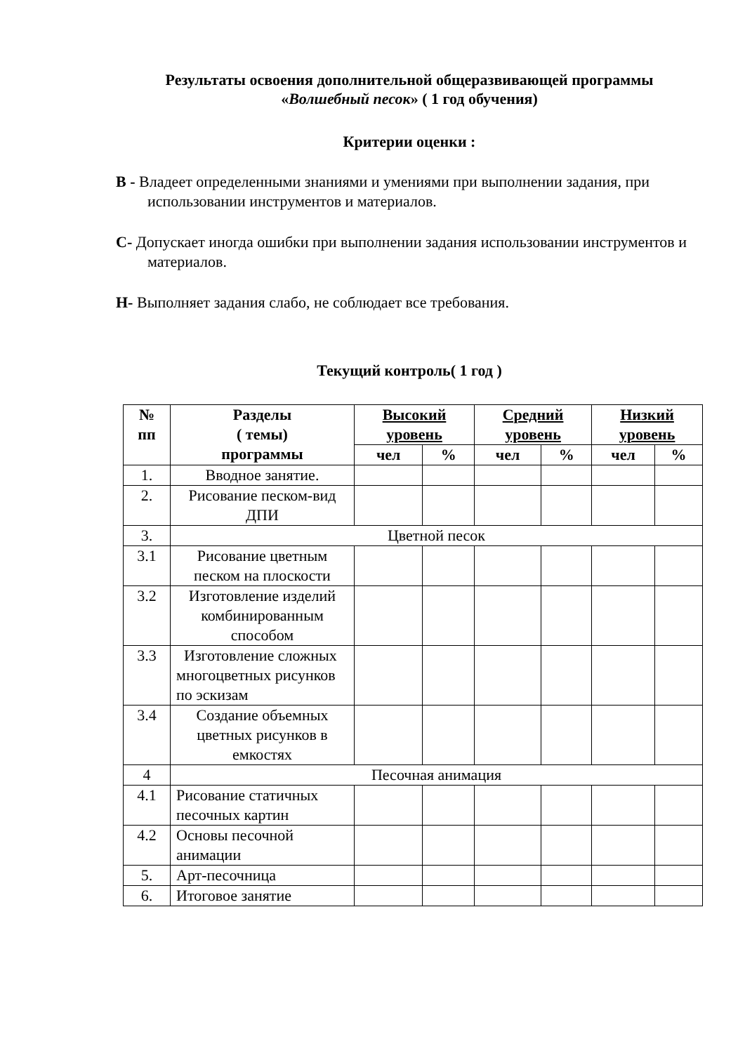Результаты освоения дополнительной общеразвивающей программы
«Волшебный песок» ( 1 год обучения)
Критерии оценки :
В - Владеет определенными знаниями и умениями при выполнении задания, при использовании инструментов и материалов.
С- Допускает иногда ошибки при выполнении задания использовании инструментов и материалов.
Н- Выполняет задания слабо, не соблюдает все требования.
Текущий контроль( 1 год )
| № пп | Разделы ( темы) программы | Высокий уровень | | Средний уровень | | Низкий уровень | |
| --- | --- | --- | --- | --- | --- | --- | --- |
| | | чел | % | чел | % | чел | % |
| 1. | Вводное занятие. | | | | | | |
| 2. | Рисование песком-вид ДПИ | | | | | | |
| 3. | Цветной песок | | | | | | |
| 3.1 | Рисование цветным песком на плоскости | | | | | | |
| 3.2 | Изготовление изделий комбинированным способом | | | | | | |
| 3.3 | Изготовление сложных многоцветных рисунков по эскизам | | | | | | |
| 3.4 | Создание объемных цветных рисунков в емкостях | | | | | | |
| 4 | Песочная анимация | | | | | | |
| 4.1 | Рисование статичных песочных картин | | | | | | |
| 4.2 | Основы песочной анимации | | | | | | |
| 5. | Арт-песочница | | | | | | |
| 6. | Итоговое занятие | | | | | | |